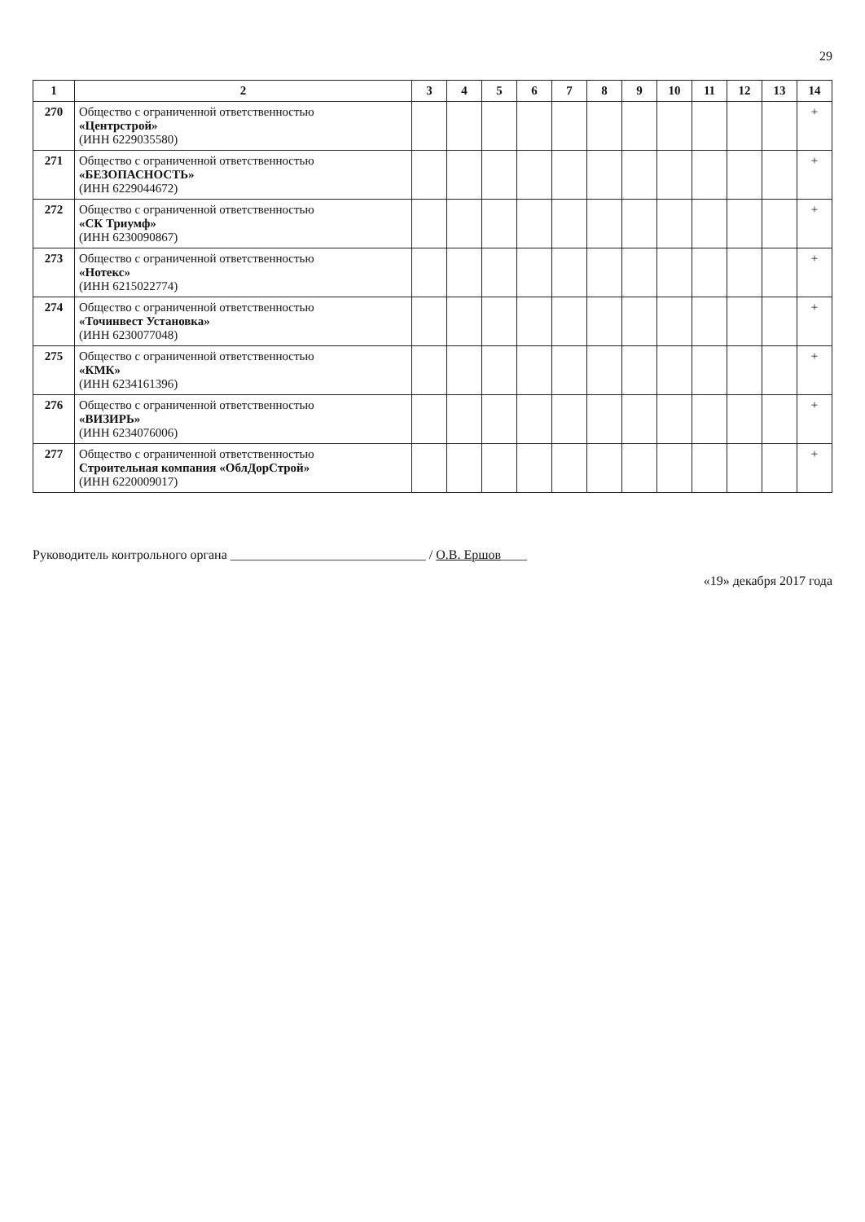29
| 1 | 2 | 3 | 4 | 5 | 6 | 7 | 8 | 9 | 10 | 11 | 12 | 13 | 14 |
| --- | --- | --- | --- | --- | --- | --- | --- | --- | --- | --- | --- | --- | --- |
| 270 | Общество с ограниченной ответственностью «Центрстрой» (ИНН 6229035580) | | | | | | | | | | | | + |
| 271 | Общество с ограниченной ответственностью «БЕЗОПАСНОСТЬ» (ИНН 6229044672) | | | | | | | | | | | | + |
| 272 | Общество с ограниченной ответственностью «СК Триумф» (ИНН 6230090867) | | | | | | | | | | | | + |
| 273 | Общество с ограниченной ответственностью «Нотекс» (ИНН 6215022774) | | | | | | | | | | | | + |
| 274 | Общество с ограниченной ответственностью «Точинвест Установка» (ИНН 6230077048) | | | | | | | | | | | | + |
| 275 | Общество с ограниченной ответственностью «КМК» (ИНН 6234161396) | | | | | | | | | | | | + |
| 276 | Общество с ограниченной ответственностью «ВИЗИРЬ» (ИНН 6234076006) | | | | | | | | | | | | + |
| 277 | Общество с ограниченной ответственностью Строительная компания «ОблДорСтрой» (ИНН 6220009017) | | | | | | | | | | | | + |
Руководитель контрольного органа ______________________________ / О.В. Ершов____
«19» декабря 2017 года